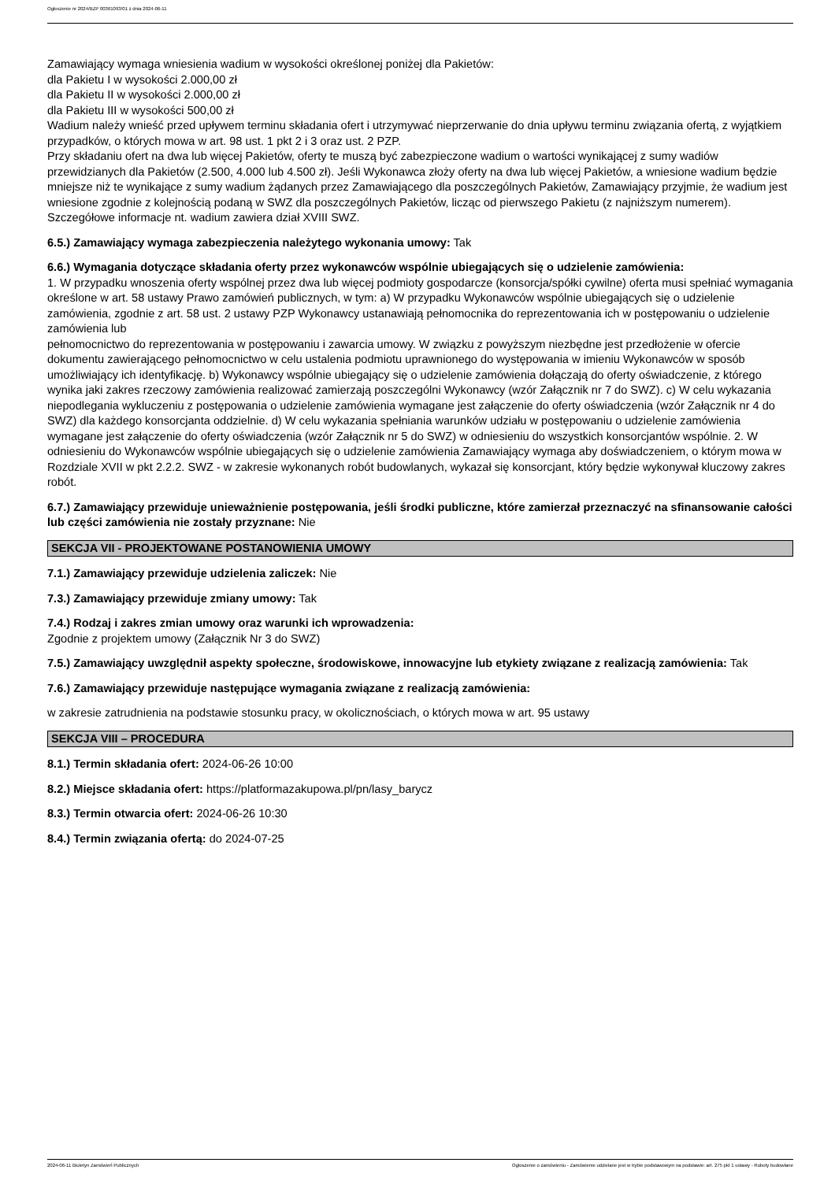Ogłoszenie nr 2024/BZP 00361093/01 z dnia 2024-06-11
Zamawiający wymaga wniesienia wadium w wysokości określonej poniżej dla Pakietów:
dla Pakietu I w wysokości 2.000,00 zł
dla Pakietu II w wysokości 2.000,00 zł
dla Pakietu III w wysokości 500,00 zł
Wadium należy wnieść przed upływem terminu składania ofert i utrzymywać nieprzerwanie do dnia upływu terminu związania ofertą, z wyjątkiem przypadków, o których mowa w art. 98 ust. 1 pkt 2 i 3 oraz ust. 2 PZP.
Przy składaniu ofert na dwa lub więcej Pakietów, oferty te muszą być zabezpieczone wadium o wartości wynikającej z sumy wadiów przewidzianych dla Pakietów (2.500, 4.000 lub 4.500 zł). Jeśli Wykonawca złoży oferty na dwa lub więcej Pakietów, a wniesione wadium będzie mniejsze niż te wynikające z sumy wadium żądanych przez Zamawiającego dla poszczególnych Pakietów, Zamawiający przyjmie, że wadium jest wniesione zgodnie z kolejnością podaną w SWZ dla poszczególnych Pakietów, licząc od pierwszego Pakietu (z najniższym numerem). Szczegółowe informacje nt. wadium zawiera dział XVIII SWZ.
6.5.) Zamawiający wymaga zabezpieczenia należytego wykonania umowy: Tak
6.6.) Wymagania dotyczące składania oferty przez wykonawców wspólnie ubiegających się o udzielenie zamówienia:
1. W przypadku wnoszenia oferty wspólnej przez dwa lub więcej podmioty gospodarcze (konsorcja/spółki cywilne) oferta musi spełniać wymagania określone w art. 58 ustawy Prawo zamówień publicznych, w tym: a) W przypadku Wykonawców wspólnie ubiegających się o udzielenie zamówienia, zgodnie z art. 58 ust. 2 ustawy PZP Wykonawcy ustanawiają pełnomocnika do reprezentowania ich w postępowaniu o udzielenie zamówienia lub
pełnomocnictwo do reprezentowania w postępowaniu i zawarcia umowy. W związku z powyższym niezbędne jest przedłożenie w ofercie dokumentu zawierającego pełnomocnictwo w celu ustalenia podmiotu uprawnionego do występowania w imieniu Wykonawców w sposób umożliwiający ich identyfikację. b) Wykonawcy wspólnie ubiegający się o udzielenie zamówienia dołączają do oferty oświadczenie, z którego wynika jaki zakres rzeczowy zamówienia realizować zamierzają poszczególni Wykonawcy (wzór Załącznik nr 7 do SWZ). c) W celu wykazania niepodlegania wykluczeniu z postępowania o udzielenie zamówienia wymagane jest załączenie do oferty oświadczenia (wzór Załącznik nr 4 do SWZ) dla każdego konsorcjanta oddzielnie. d) W celu wykazania spełniania warunków udziału w postępowaniu o udzielenie zamówienia wymagane jest załączenie do oferty oświadczenia (wzór Załącznik nr 5 do SWZ) w odniesieniu do wszystkich konsorcjantów wspólnie. 2. W odniesieniu do Wykonawców wspólnie ubiegających się o udzielenie zamówienia Zamawiający wymaga aby doświadczeniem, o którym mowa w Rozdziale XVII w pkt 2.2.2. SWZ - w zakresie wykonanych robót budowlanych, wykazał się konsorcjant, który będzie wykonywał kluczowy zakres robót.
6.7.) Zamawiający przewiduje unieważnienie postępowania, jeśli środki publiczne, które zamierzał przeznaczyć na sfinansowanie całości lub części zamówienia nie zostały przyznane: Nie
SEKCJA VII - PROJEKTOWANE POSTANOWIENIA UMOWY
7.1.) Zamawiający przewiduje udzielenia zaliczek: Nie
7.3.) Zamawiający przewiduje zmiany umowy: Tak
7.4.) Rodzaj i zakres zmian umowy oraz warunki ich wprowadzenia:
Zgodnie z projektem umowy (Załącznik Nr 3 do SWZ)
7.5.) Zamawiający uwzględnił aspekty społeczne, środowiskowe, innowacyjne lub etykiety związane z realizacją zamówienia: Tak
7.6.) Zamawiający przewiduje następujące wymagania związane z realizacją zamówienia:
w zakresie zatrudnienia na podstawie stosunku pracy, w okolicznościach, o których mowa w art. 95 ustawy
SEKCJA VIII – PROCEDURA
8.1.) Termin składania ofert: 2024-06-26 10:00
8.2.) Miejsce składania ofert: https://platformazakupowa.pl/pn/lasy_barycz
8.3.) Termin otwarcia ofert: 2024-06-26 10:30
8.4.) Termin związania ofertą: do 2024-07-25
2024-06-11 Biuletyn Zamówień Publicznych Ogłoszenie o zamówieniu - Zamówienie udzielane jest w trybie podstawowym na podstawie: art. 275 pkt 1 ustawy - Roboty budowlane